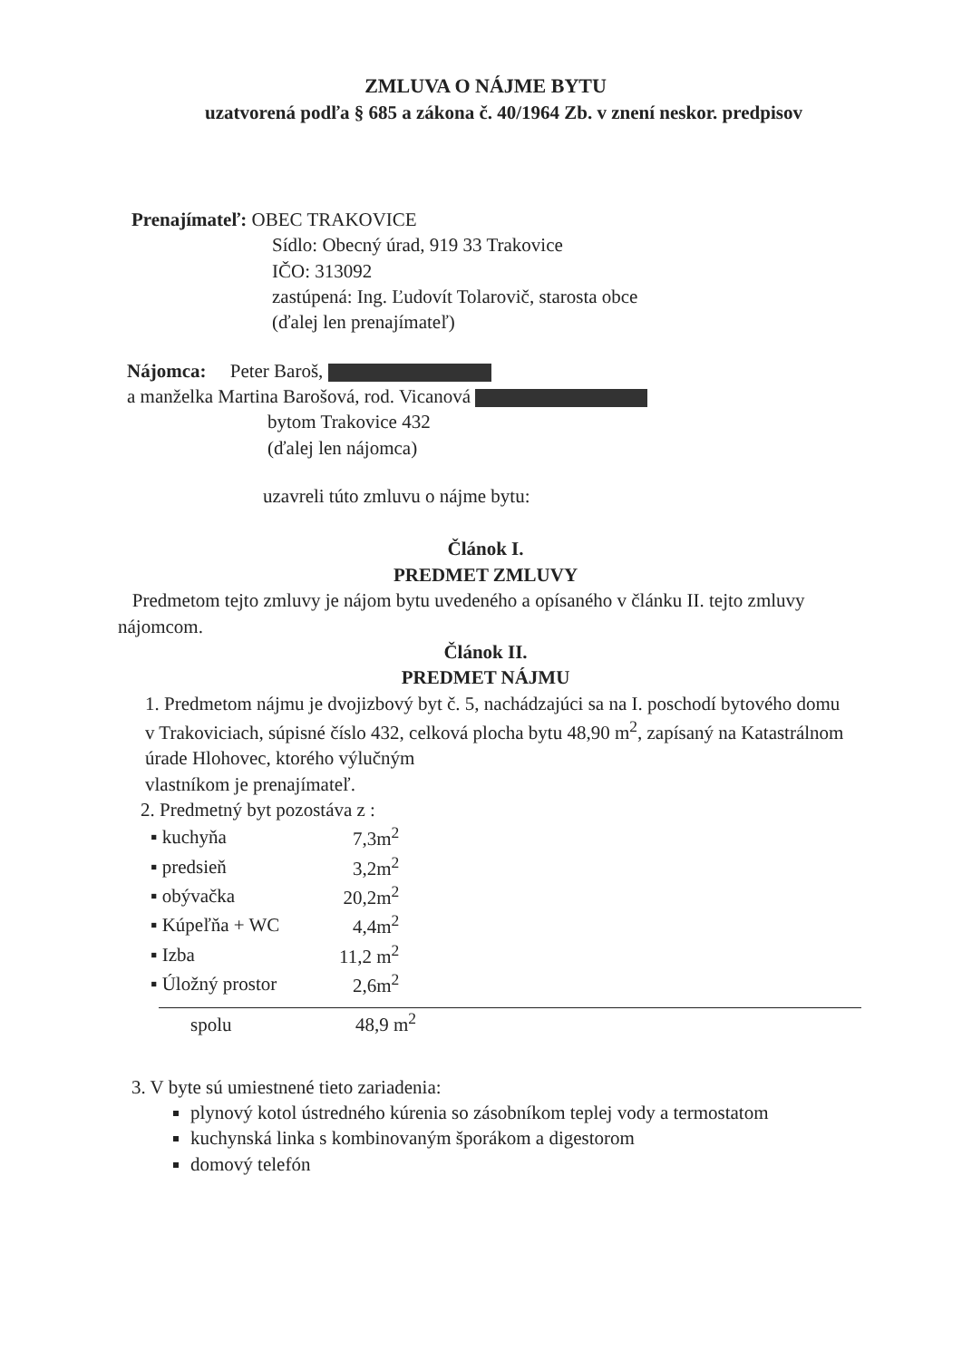ZMLUVA O NÁJME BYTU
uzatvorená podľa § 685 a zákona č. 40/1964 Zb. v znení neskor. predpisov
Prenajímateľ: OBEC TRAKOVICE
Sídlo: Obecný úrad, 919 33 Trakovice
IČO: 313092
zastúpená: Ing. Ľudovít Tolarovič, starosta obce
(ďalej len prenajímateľ)
Nájomca: Peter Baroš,
a manželka Martina Barošová, rod. Vicanová
bytom Trakovice 432
(ďalej len nájomca)
uzavreli túto zmluvu o nájme bytu:
Článok I.
PREDMET ZMLUVY
Predmetom tejto zmluvy je nájom bytu uvedeného a opísaného v článku II. tejto zmluvy nájomcom.
Článok II.
PREDMET NÁJMU
1. Predmetom nájmu je dvojizbový byt č. 5, nachádzajúci sa na I. poschodí bytového domu v Trakoviciach, súpisné číslo 432, celková plocha bytu 48,90 m<sup>2</sup>, zapísaný na Katastrálnom úrade Hlohovec, ktorého výlučným
vlastníkom je prenajímateľ.
2. Predmetný byt pozostáva z :
| ▪ kuchyňa | 7,3m<sup>2</sup> |
| ▪ predsieň | 3,2m<sup>2</sup> |
| ▪ obývačka | 20,2m<sup>2</sup> |
| ▪ Kúpeľňa + WC | 4,4m<sup>2</sup> |
| ▪ Izba | 11,2 m<sup>2</sup> |
| ▪ Úložný prostor | 2,6m<sup>2</sup> |
spolu 48,9 m<sup>2</sup>
3. V byte sú umiestnené tieto zariadenia:
plynový kotol ústredného kúrenia so zásobníkom teplej vody a termostatom
kuchynská linka s kombinovaným šporákom a digestorom
domový telefón